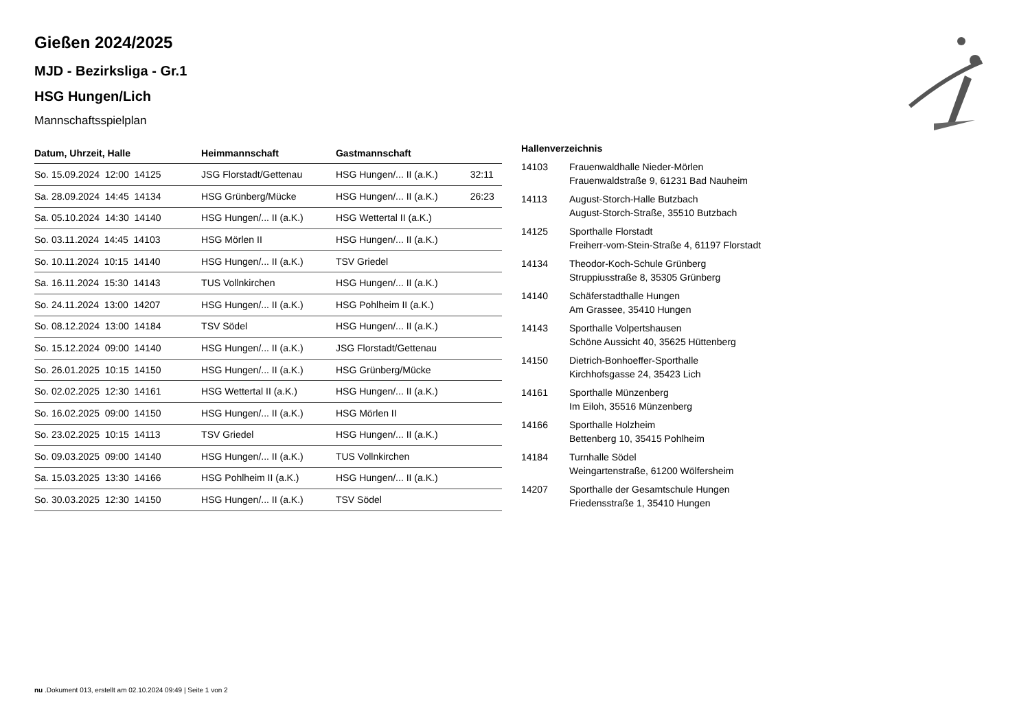Gießen 2024/2025
MJD - Bezirksliga - Gr.1
HSG Hungen/Lich
Mannschaftsspielplan
| Datum, Uhrzeit, Halle | Heimmannschaft | Gastmannschaft | |
| --- | --- | --- | --- |
| So. 15.09.2024 12:00 14125 | JSG Florstadt/Gettenau | HSG Hungen/... II (a.K.) | 32:11 |
| Sa. 28.09.2024 14:45 14134 | HSG Grünberg/Mücke | HSG Hungen/... II (a.K.) | 26:23 |
| Sa. 05.10.2024 14:30 14140 | HSG Hungen/... II (a.K.) | HSG Wettertal II (a.K.) | |
| So. 03.11.2024 14:45 14103 | HSG Mörlen II | HSG Hungen/... II (a.K.) | |
| So. 10.11.2024 10:15 14140 | HSG Hungen/... II (a.K.) | TSV Griedel | |
| Sa. 16.11.2024 15:30 14143 | TUS Vollnkirchen | HSG Hungen/... II (a.K.) | |
| So. 24.11.2024 13:00 14207 | HSG Hungen/... II (a.K.) | HSG Pohlheim II (a.K.) | |
| So. 08.12.2024 13:00 14184 | TSV Södel | HSG Hungen/... II (a.K.) | |
| So. 15.12.2024 09:00 14140 | HSG Hungen/... II (a.K.) | JSG Florstadt/Gettenau | |
| So. 26.01.2025 10:15 14150 | HSG Hungen/... II (a.K.) | HSG Grünberg/Mücke | |
| So. 02.02.2025 12:30 14161 | HSG Wettertal II (a.K.) | HSG Hungen/... II (a.K.) | |
| So. 16.02.2025 09:00 14150 | HSG Hungen/... II (a.K.) | HSG Mörlen II | |
| So. 23.02.2025 10:15 14113 | TSV Griedel | HSG Hungen/... II (a.K.) | |
| So. 09.03.2025 09:00 14140 | HSG Hungen/... II (a.K.) | TUS Vollnkirchen | |
| Sa. 15.03.2025 13:30 14166 | HSG Pohlheim II (a.K.) | HSG Hungen/... II (a.K.) | |
| So. 30.03.2025 12:30 14150 | HSG Hungen/... II (a.K.) | TSV Södel | |
Hallenverzeichnis
| 14103 | Frauenwaldhalle Nieder-Mörlen Frauenwaldstraße 9, 61231 Bad Nauheim |
| 14113 | August-Storch-Halle Butzbach August-Storch-Straße, 35510 Butzbach |
| 14125 | Sporthalle Florstadt Freiherr-vom-Stein-Straße 4, 61197 Florstadt |
| 14134 | Theodor-Koch-Schule Grünberg Struppiusstraße 8, 35305 Grünberg |
| 14140 | Schäferstadthalle Hungen Am Grassee, 35410 Hungen |
| 14143 | Sporthalle Volpertshausen Schöne Aussicht 40, 35625 Hüttenberg |
| 14150 | Dietrich-Bonhoeffer-Sporthalle Kirchhofsgasse 24, 35423 Lich |
| 14161 | Sporthalle Münzenberg Im Eiloh, 35516 Münzenberg |
| 14166 | Sporthalle Holzheim Bettenberg 10, 35415 Pohlheim |
| 14184 | Turnhalle Södel Weingartenstraße, 61200 Wölfersheim |
| 14207 | Sporthalle der Gesamtschule Hungen Friedensstraße 1, 35410 Hungen |
nu .Dokument 013, erstellt am 02.10.2024 09:49 | Seite 1 von 2